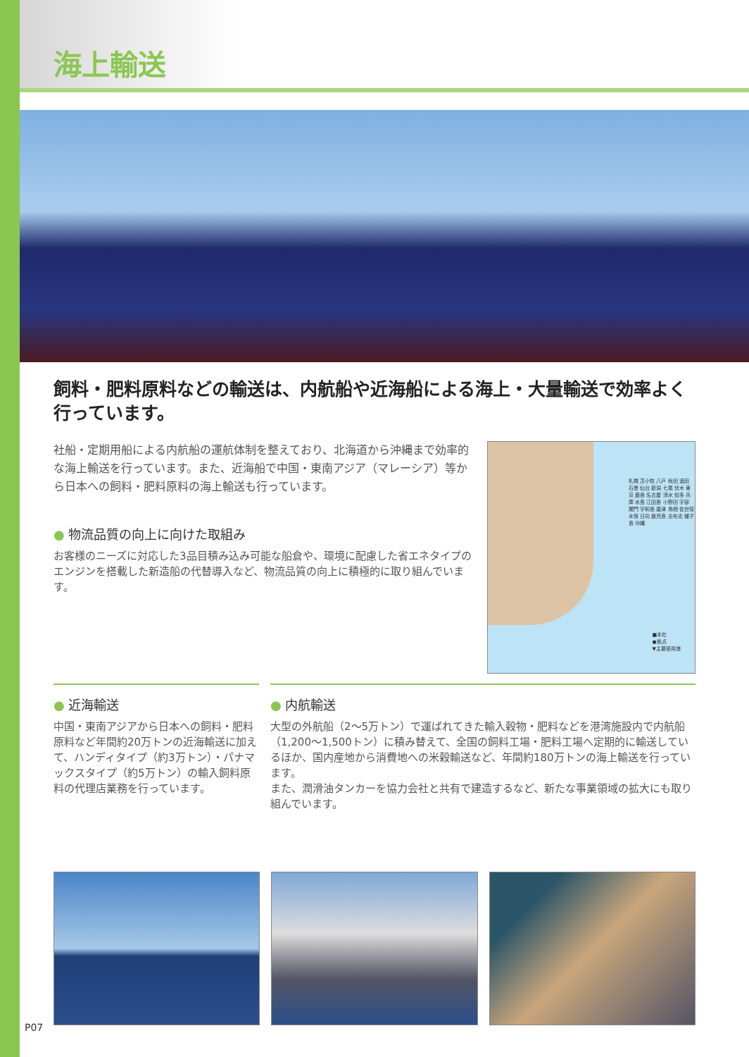海上輸送
飼料・肥料原料などの輸送は、内航船や近海船による海上・大量輸送で効率よく行っています。
社船・定期用船による内航船の運航体制を整えており、北海道から沖縄まで効率的な海上輸送を行っています。また、近海船で中国・東南アジア（マレーシア）等から日本への飼料・肥料原料の海上輸送も行っています。
● 物流品質の向上に向けた取組み
お客様のニーズに対応した3品目積み込み可能な船倉や、環境に配慮した省エネタイプのエンジンを搭載した新造船の代替導入など、物流品質の向上に積極的に取り組んでいます。
■本社
●拠点
▼主要使用港
札幌 苫小牧 八戸 秋田 酒田 石巻 仙台 新潟 七尾 伏木 東京 鹿島 名古屋 清水 知多 兵庫 水島 江田島 小野田 宇部 関門 宇和島 唐津 鳥栖 佐世保 水俣 日向 鹿児島 志布志 種子島 沖縄
● 近海輸送
中国・東南アジアから日本への飼料・肥料原料など年間約20万トンの近海輸送に加えて、ハンディタイプ（約3万トン）・パナマックスタイプ（約5万トン）の輸入飼料原料の代理店業務を行っています。
● 内航輸送
大型の外航船（2〜5万トン）で運ばれてきた輸入穀物・肥料などを港湾施設内で内航船（1,200〜1,500トン）に積み替えて、全国の飼料工場・肥料工場へ定期的に輸送しているほか、国内産地から消費地への米穀輸送など、年間約180万トンの海上輸送を行っています。
また、潤滑油タンカーを協力会社と共有で建造するなど、新たな事業領域の拡大にも取り組んでいます。
P07